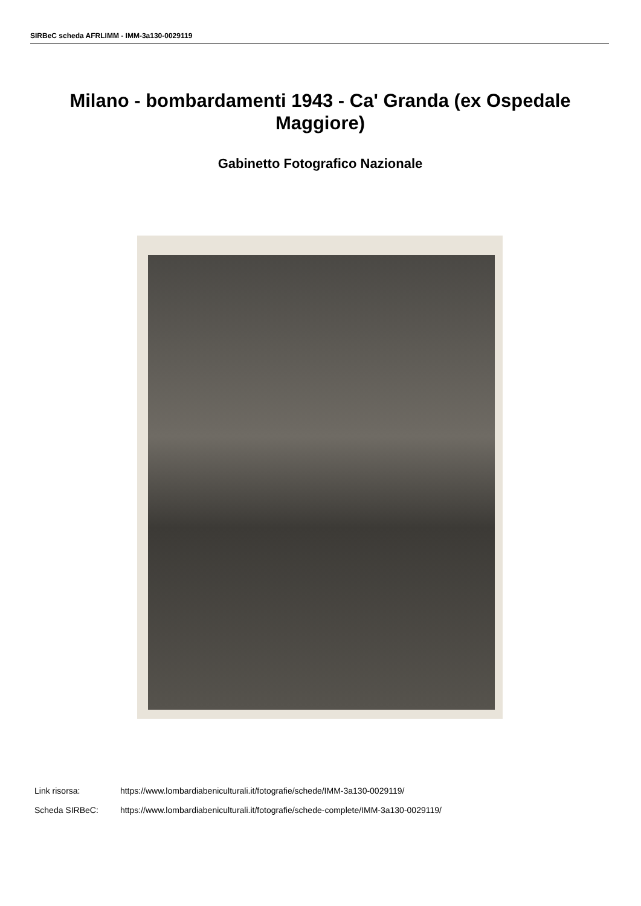SIRBeC scheda AFRLIMM - IMM-3a130-0029119
Milano - bombardamenti 1943 - Ca' Granda (ex Ospedale Maggiore)
Gabinetto Fotografico Nazionale
Link risorsa: https://www.lombardiabeniculturali.it/fotografie/schede/IMM-3a130-0029119/
Scheda SIRBeC: https://www.lombardiabeniculturali.it/fotografie/schede-complete/IMM-3a130-0029119/